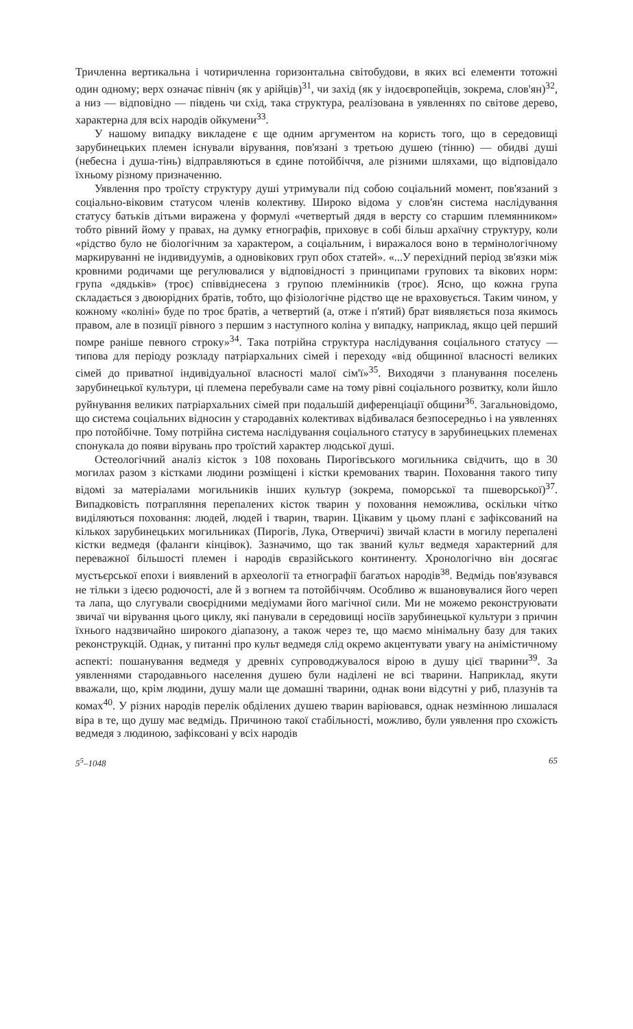Тричленна вертикальна і чотиричленна горизонтальна світобудови, в яких всі елементи тотожні один одному; верх означає північ (як у арійців)<sup>31</sup>, чи захід (як у індоєвропейців, зокрема, слов'ян)<sup>32</sup>, а низ — відповідно — південь чи схід, така структура, реалізована в уявленнях по світове дерево, характерна для всіх народів ойкумени<sup>33</sup>.
У нашому випадку викладене є ще одним аргументом на користь того, що в середовищі зарубинецьких племен існували вірування, пов'язані з третьою душею (тінню) — обидві душі (небесна і душа-тінь) відправляються в єдине потойбіччя, але різними шляхами, що відповідало їхньому різному призначенню.
Уявлення про троїсту структуру душі утримували під собою соціальний момент, пов'язаний з соціально-віковим статусом членів колективу. Широко відома у слов'ян система наслідування статусу батьків дітьми виражена у формулі «четвертый дядя в версту со старшим племянником» тобто рівний йому у правах, на думку етнографів, приховує в собі більш архаїчну структуру, коли «рідство було не біологічним за характером, а соціальним, і виражалося воно в термінологічному маркируванні не індивидуумів, а одновікових груп обох статей». «...У перехідний період зв'язки між кровними родичами ще регулювалися у відповідності з принципами групових та вікових норм: група «дядьків» (троє) співвіднесена з групою племінників (троє). Ясно, що кожна група складається з двоюрідних братів, тобто, що фізіологічне рідство ще не враховується. Таким чином, у кожному «коліні» буде по троє братів, а четвертий (а, отже і п'ятий) брат виявляється поза якимось правом, але в позиції рівного з першим з наступного коліна у випадку, наприклад, якщо цей перший помре раніше певного строку»<sup>34</sup>. Така потрійна структура наслідування соціального статусу — типова для періоду розкладу патріархальних сімей і переходу «від общинної власності великих сімей до приватної індивідуальної власності малої сім'ї»<sup>35</sup>. Виходячи з планування поселень зарубинецької культури, ці племена перебували саме на тому рівні соціального розвитку, коли йшло руйнування великих патріархальних сімей при подальшій диференціації общини<sup>36</sup>. Загальновідомо, що система соціальних відносин у стародавніх колективах відбивалася безпосередньо і на уявленнях про потойбічне. Тому потрійна система наслідування соціального статусу в зарубинецьких племенах спонукала до появи вірувань про троїстий характер людської душі.
Остеологічний аналіз кісток з 108 поховань Пирогівського могильника свідчить, що в 30 могилах разом з кістками людини розміщені і кістки кремованих тварин. Поховання такого типу відомі за матеріалами могильників інших культур (зокрема, поморської та пшеворської)<sup>37</sup>. Випадковість потрапляння перепалених кісток тварин у поховання неможлива, оскільки чітко виділяються поховання: людей, людей і тварин, тварин. Цікавим у цьому плані є зафіксований на кількох зарубинецьких могильниках (Пирогів, Лука, Отверчичі) звичай класти в могилу перепалені кістки ведмедя (фаланги кінцівок). Зазначимо, що так званий культ ведмедя характерний для переважної більшості племен і народів євразійського континенту. Хронологічно він досягає мустьєрської епохи і виявлений в археології та етнографії багатьох народів<sup>38</sup>. Ведмідь пов'язувався не тільки з ідеєю родючості, але й з вогнем та потойбіччям. Особливо ж вшановувалися його череп та лапа, що слугували своєрідними медіумами його магічної сили. Ми не можемо реконструювати звичаї чи вірування цього циклу, які панували в середовищі носіїв зарубинецької культури з причин їхнього надзвичайно широкого діапазону, а також через те, що маємо мінімальну базу для таких реконструкцій. Однак, у питанні про культ ведмедя слід окремо акцентувати увагу на анімістичному аспекті: пошанування ведмедя у древніх супроводжувалося вірою в душу цієї тварини<sup>39</sup>. За уявленнями стародавнього населення душею були наділені не всі тварини. Наприклад, якути вважали, що, крім людини, душу мали ще домашні тварини, однак вони відсутні у риб, плазунів та комах<sup>40</sup>. У різних народів перелік обділених душею тварин варіювався, однак незмінною лишалася віра в те, що душу має ведмідь. Причиною такої стабільності, можливо, були уявлення про схожість ведмедя з людиною, зафіксовані у всіх народів
5<sup>5</sup>–1048 65